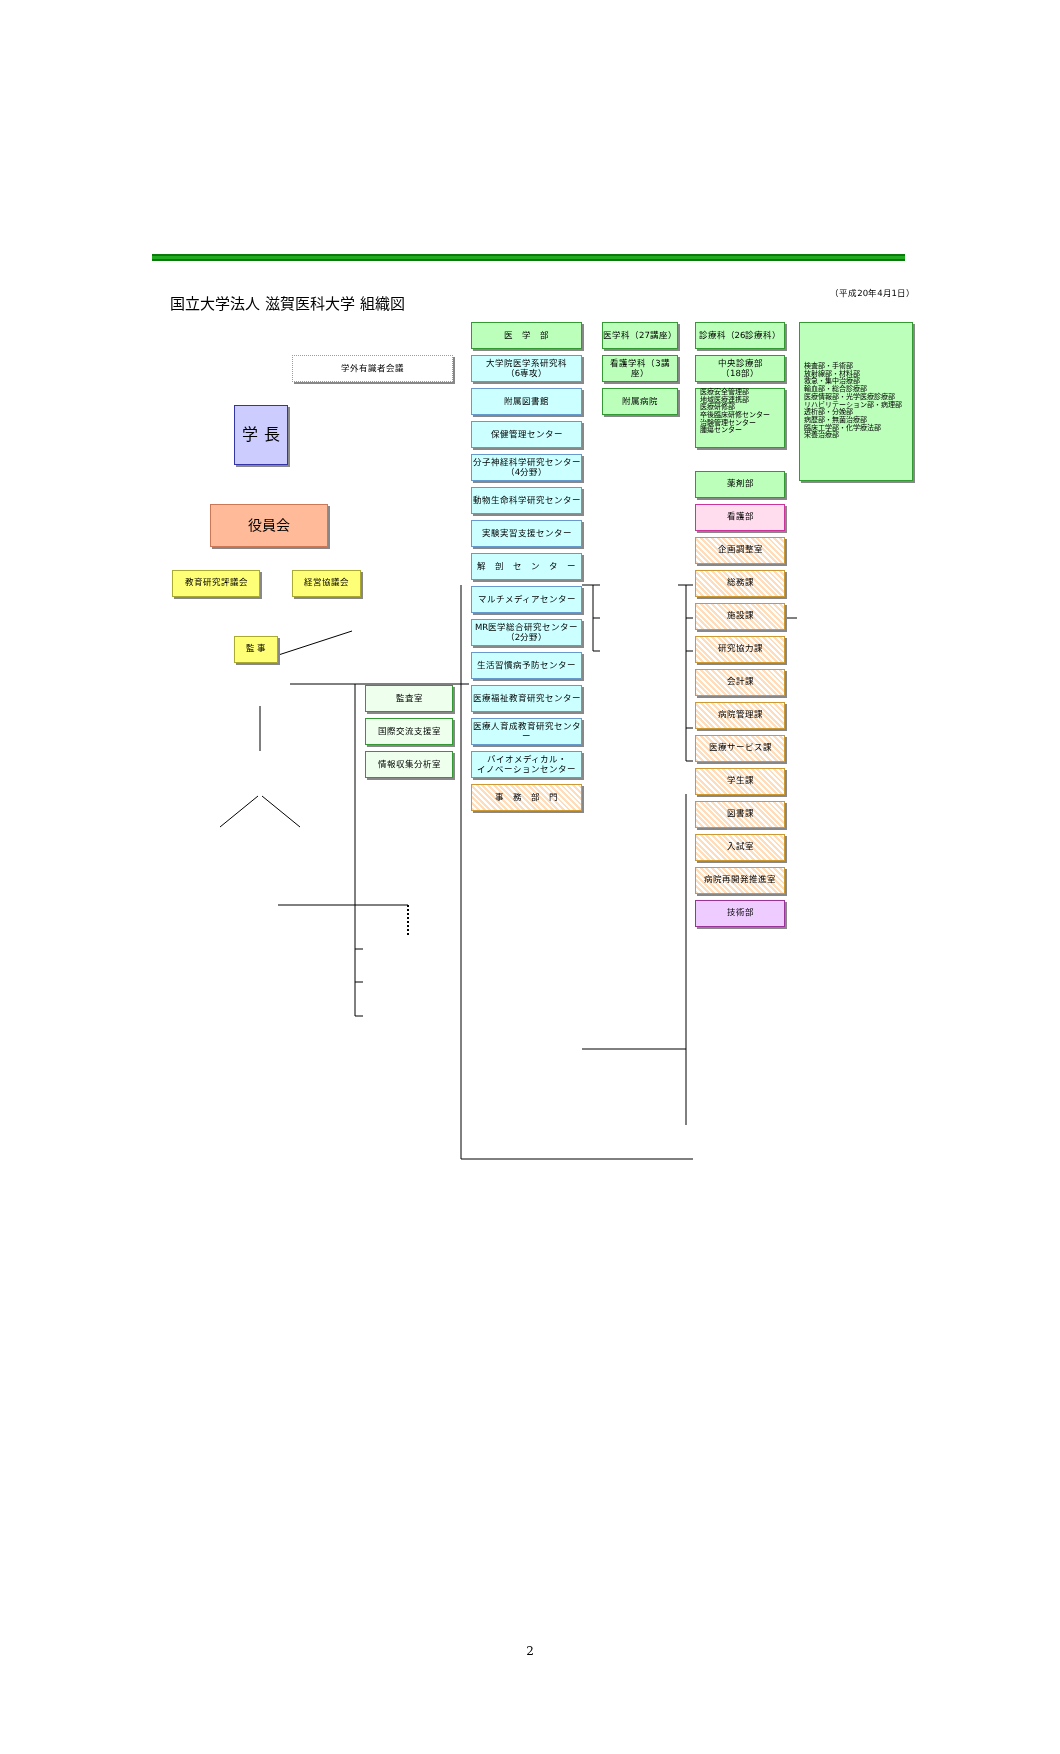国立大学法人 滋賀医科大学 組織図
（平成20年4月1日）
医　学　部
医学科（27講座）
診療科（26診療科）
検査部・手術部
放射線部・材料部
救急・集中治療部
輸血部・総合診療部
医療情報部・光学医療診療部
リハビリテーション部・病理部
透析部・分娩部
病歴部・無菌治療部
臨床工学部・化学療法部
栄養治療部
看護学科（3講座）
中央診療部
（18部）
学外有識者会議
大学院医学系研究科
（6専攻）
附属図書館
附属病院
医療安全管理部
地域医療連携部
医療研修部
卒後臨床研修センター
治験管理センター
腫瘍センター
学 長
保健管理センター
分子神経科学研究センター
（4分野）
薬剤部
動物生命科学研究センター
役員会
看護部
実験実習支援センター
企画調整室
解　剖　セ　ン　タ　ー
教育研究評議会
経営協議会
総務課
マルチメディアセンター
施設課
MR医学総合研究センター
（2分野）
監 事
研究協力課
生活習慣病予防センター
会計課
監査室
医療福祉教育研究センター
病院管理課
国際交流支援室
医療人育成教育研究センター
医療サービス課
情報収集分析室
バイオメディカル・
イノベーションセンター
学生課
事　務　部　門
図書課
入試室
病院再開発推進室
技術部
2